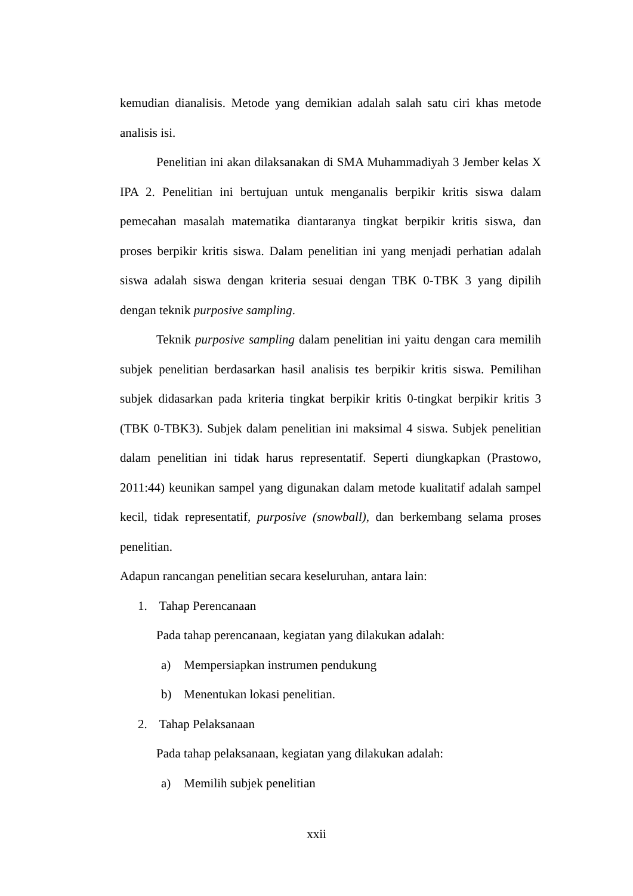kemudian dianalisis. Metode yang demikian adalah salah satu ciri khas metode analisis isi.
Penelitian ini akan dilaksanakan di SMA Muhammadiyah 3 Jember kelas X IPA 2. Penelitian ini bertujuan untuk menganalis berpikir kritis siswa dalam pemecahan masalah matematika diantaranya tingkat berpikir kritis siswa, dan proses berpikir kritis siswa. Dalam penelitian ini yang menjadi perhatian adalah siswa adalah siswa dengan kriteria sesuai dengan TBK 0-TBK 3 yang dipilih dengan teknik purposive sampling.
Teknik purposive sampling dalam penelitian ini yaitu dengan cara memilih subjek penelitian berdasarkan hasil analisis tes berpikir kritis siswa. Pemilihan subjek didasarkan pada kriteria tingkat berpikir kritis 0-tingkat berpikir kritis 3 (TBK 0-TBK3). Subjek dalam penelitian ini maksimal 4 siswa. Subjek penelitian dalam penelitian ini tidak harus representatif. Seperti diungkapkan (Prastowo, 2011:44) keunikan sampel yang digunakan dalam metode kualitatif adalah sampel kecil, tidak representatif, purposive (snowball), dan berkembang selama proses penelitian.
Adapun rancangan penelitian secara keseluruhan, antara lain:
1. Tahap Perencanaan
Pada tahap perencanaan, kegiatan yang dilakukan adalah:
a) Mempersiapkan instrumen pendukung
b) Menentukan lokasi penelitian.
2. Tahap Pelaksanaan
Pada tahap pelaksanaan, kegiatan yang dilakukan adalah:
a) Memilih subjek penelitian
xxii